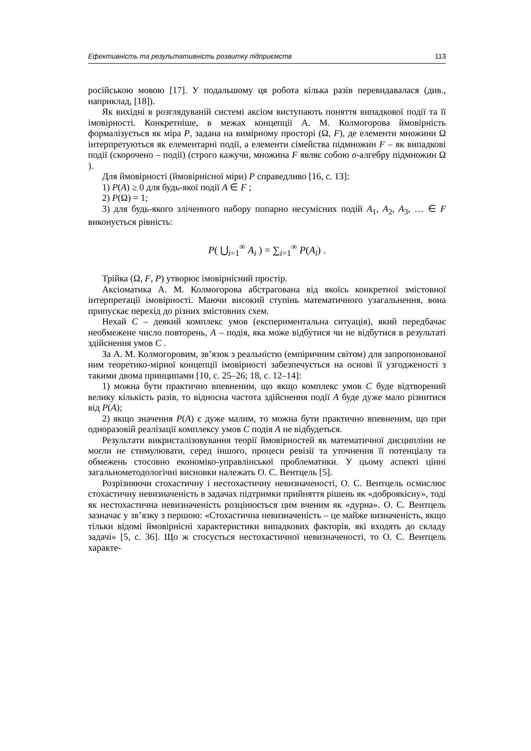Ефективність та результативність розвитку підприємств 113
російською мовою [17]. У подальшому ця робота кілька разів перевидавалася (див., наприклад, [18]).
Як вихідні в розглядуваній системі аксіом виступають поняття випадкової події та її імовірності. Конкретніше, в межах концепції А. М. Колмогорова ймовірність формалізується як міра P, задана на вимірному просторі (Ω, F), де елементи множини Ω інтерпретуються як елементарні події, а елементи сімейства підмножин F – як випадкові події (скорочено – події) (строго кажучи, множина F являє собою σ-алгебру підмножин Ω ).
Для ймовірності (ймовірнісної міри) P справедливо [16, с. 13]:
1) P(A) ≥ 0 для будь-якої події A ∈ F ;
2) P(Ω) = 1;
3) для будь-якого зліченного набору попарно несумісних подій A<sub>1</sub>, A<sub>2</sub>, A<sub>3</sub>, … ∈ F виконується рівність:
P( ⋃<sub>i=1</sub><sup>∞</sup> A<sub>i</sub> ) = ∑<sub>i=1</sub><sup>∞</sup> P(A<sub>i</sub>) .
Трійка (Ω, F, P) утворює імовірнісний простір.
Аксіоматика А. М. Колмогорова абстрагована від якоїсь конкретної змістовної інтерпретації імовірності. Маючи високий ступінь математичного узагальнення, вона припускає перехід до різних змістовних схем.
Нехай C – деякий комплекс умов (експериментальна ситуація), який передбачає необмежене число повторень, A – подія, яка може відбутися чи не відбутися в результаті здійснення умов C .
За А. М. Колмогоровим, зв’язок з реальністю (емпіричним світом) для запропонованої ним теоретико-мірної концепції імовірності забезпечується на основі її узгодженості з такими двома принципами [10, с. 25–26; 18, с. 12–14]:
1) можна бути практично впевненим, що якщо комплекс умов C буде відтворений велику кількість разів, то відносна частота здійснення події A буде дуже мало різнитися від P(A);
2) якщо значення P(A) є дуже малим, то можна бути практично впевненим, що при одноразовій реалізації комплексу умов C подія A не відбудеться.
Результати викристалізовування теорії ймовірностей як математичної дисципліни не могли не стимулювати, серед іншого, процеси ревізії та уточнення її потенціалу та обмежень стосовно економіко-управлінської проблематики. У цьому аспекті цінні загальнометодологічні висновки належать О. С. Вентцель [5].
Розрізняючи стохастичну і нестохастичну невизначеності, О. С. Вентцель осмислює стохастичну невизначеність в задачах підтримки прийняття рішень як «доброякісну», тоді як нестохастична невизначеність розцінюється цим вченим як «дурна». О. С. Вентцель зазначає у зв’язку з першою: «Стохастична невизначеність – це майже визначеність, якщо тільки відомі ймовірнісні характеристики випадкових факторів, які входять до складу задачі» [5, с. 36]. Що ж стосується нестохастичної невизначеності, то О. С. Вентцель характе-